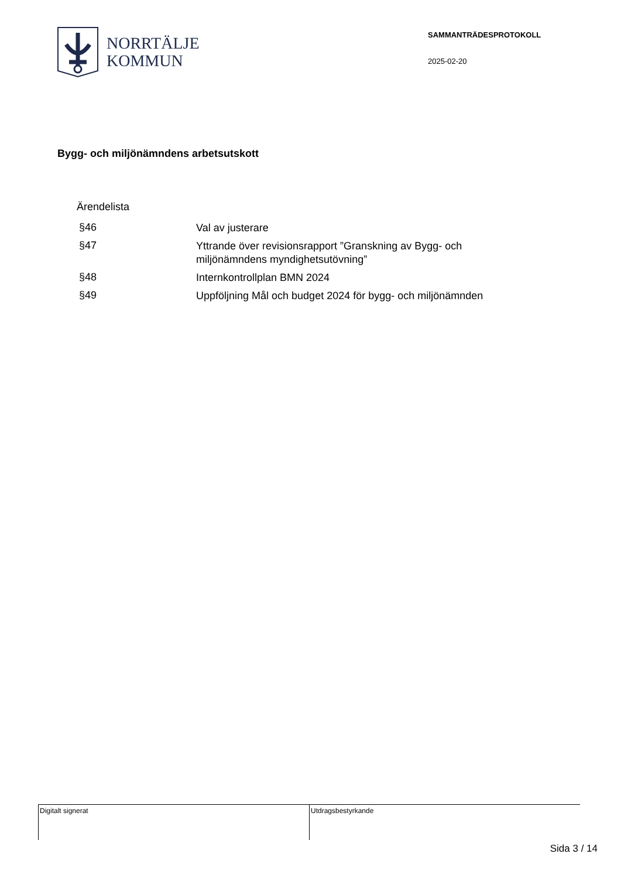NORRTÄLJE
KOMMUN
SAMMANTRÄDESPROTOKOLL
2025-02-20
Bygg- och miljönämndens arbetsutskott
Ärendelista
§46
Val av justerare
§47
Yttrande över revisionsrapport ”Granskning av Bygg- och miljönämndens myndighetsutövning”
§48
Internkontrollplan BMN 2024
§49
Uppföljning Mål och budget 2024 för bygg- och miljönämnden
Digitalt signerat Utdragsbestyrkande
Sida 3 / 14